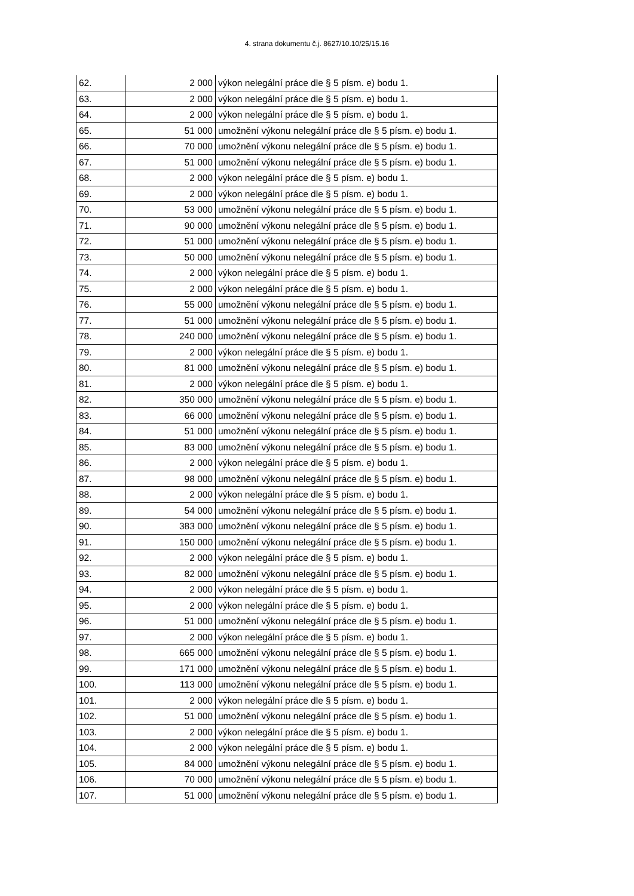4. strana dokumentu č.j. 8627/10.10/25/15.16
| 62. | 2 000 | výkon nelegální práce dle § 5 písm. e) bodu 1. |
| 63. | 2 000 | výkon nelegální práce dle § 5 písm. e) bodu 1. |
| 64. | 2 000 | výkon nelegální práce dle § 5 písm. e) bodu 1. |
| 65. | 51 000 | umožnění výkonu nelegální práce dle § 5 písm. e) bodu 1. |
| 66. | 70 000 | umožnění výkonu nelegální práce dle § 5 písm. e) bodu 1. |
| 67. | 51 000 | umožnění výkonu nelegální práce dle § 5 písm. e) bodu 1. |
| 68. | 2 000 | výkon nelegální práce dle § 5 písm. e) bodu 1. |
| 69. | 2 000 | výkon nelegální práce dle § 5 písm. e) bodu 1. |
| 70. | 53 000 | umožnění výkonu nelegální práce dle § 5 písm. e) bodu 1. |
| 71. | 90 000 | umožnění výkonu nelegální práce dle § 5 písm. e) bodu 1. |
| 72. | 51 000 | umožnění výkonu nelegální práce dle § 5 písm. e) bodu 1. |
| 73. | 50 000 | umožnění výkonu nelegální práce dle § 5 písm. e) bodu 1. |
| 74. | 2 000 | výkon nelegální práce dle § 5 písm. e) bodu 1. |
| 75. | 2 000 | výkon nelegální práce dle § 5 písm. e) bodu 1. |
| 76. | 55 000 | umožnění výkonu nelegální práce dle § 5 písm. e) bodu 1. |
| 77. | 51 000 | umožnění výkonu nelegální práce dle § 5 písm. e) bodu 1. |
| 78. | 240 000 | umožnění výkonu nelegální práce dle § 5 písm. e) bodu 1. |
| 79. | 2 000 | výkon nelegální práce dle § 5 písm. e) bodu 1. |
| 80. | 81 000 | umožnění výkonu nelegální práce dle § 5 písm. e) bodu 1. |
| 81. | 2 000 | výkon nelegální práce dle § 5 písm. e) bodu 1. |
| 82. | 350 000 | umožnění výkonu nelegální práce dle § 5 písm. e) bodu 1. |
| 83. | 66 000 | umožnění výkonu nelegální práce dle § 5 písm. e) bodu 1. |
| 84. | 51 000 | umožnění výkonu nelegální práce dle § 5 písm. e) bodu 1. |
| 85. | 83 000 | umožnění výkonu nelegální práce dle § 5 písm. e) bodu 1. |
| 86. | 2 000 | výkon nelegální práce dle § 5 písm. e) bodu 1. |
| 87. | 98 000 | umožnění výkonu nelegální práce dle § 5 písm. e) bodu 1. |
| 88. | 2 000 | výkon nelegální práce dle § 5 písm. e) bodu 1. |
| 89. | 54 000 | umožnění výkonu nelegální práce dle § 5 písm. e) bodu 1. |
| 90. | 383 000 | umožnění výkonu nelegální práce dle § 5 písm. e) bodu 1. |
| 91. | 150 000 | umožnění výkonu nelegální práce dle § 5 písm. e) bodu 1. |
| 92. | 2 000 | výkon nelegální práce dle § 5 písm. e) bodu 1. |
| 93. | 82 000 | umožnění výkonu nelegální práce dle § 5 písm. e) bodu 1. |
| 94. | 2 000 | výkon nelegální práce dle § 5 písm. e) bodu 1. |
| 95. | 2 000 | výkon nelegální práce dle § 5 písm. e) bodu 1. |
| 96. | 51 000 | umožnění výkonu nelegální práce dle § 5 písm. e) bodu 1. |
| 97. | 2 000 | výkon nelegální práce dle § 5 písm. e) bodu 1. |
| 98. | 665 000 | umožnění výkonu nelegální práce dle § 5 písm. e) bodu 1. |
| 99. | 171 000 | umožnění výkonu nelegální práce dle § 5 písm. e) bodu 1. |
| 100. | 113 000 | umožnění výkonu nelegální práce dle § 5 písm. e) bodu 1. |
| 101. | 2 000 | výkon nelegální práce dle § 5 písm. e) bodu 1. |
| 102. | 51 000 | umožnění výkonu nelegální práce dle § 5 písm. e) bodu 1. |
| 103. | 2 000 | výkon nelegální práce dle § 5 písm. e) bodu 1. |
| 104. | 2 000 | výkon nelegální práce dle § 5 písm. e) bodu 1. |
| 105. | 84 000 | umožnění výkonu nelegální práce dle § 5 písm. e) bodu 1. |
| 106. | 70 000 | umožnění výkonu nelegální práce dle § 5 písm. e) bodu 1. |
| 107. | 51 000 | umožnění výkonu nelegální práce dle § 5 písm. e) bodu 1. |